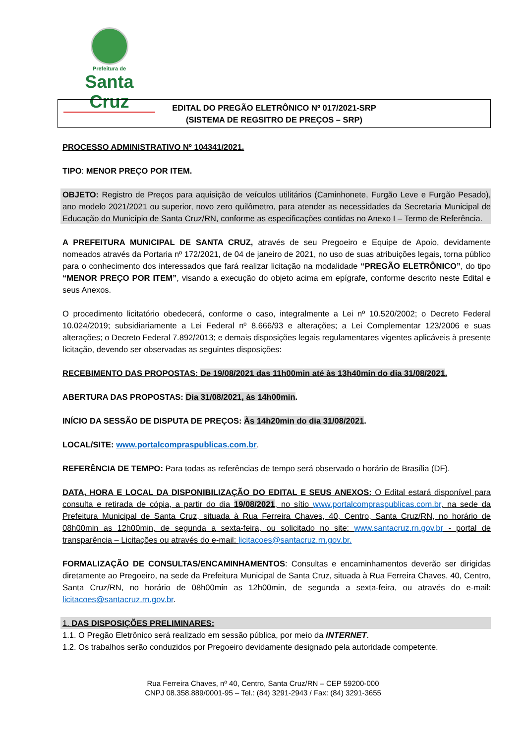Prefeitura de
Santa Cruz
EDITAL DO PREGÃO ELETRÔNICO Nº 017/2021-SRP
(SISTEMA DE REGSITRO DE PREÇOS – SRP)
PROCESSO ADMINISTRATIVO Nº 104341/2021.
TIPO: MENOR PREÇO POR ITEM.
OBJETO: Registro de Preços para aquisição de veículos utilitários (Caminhonete, Furgão Leve e Furgão Pesado), ano modelo 2021/2021 ou superior, novo zero quilômetro, para atender as necessidades da Secretaria Municipal de Educação do Município de Santa Cruz/RN, conforme as especificações contidas no Anexo I – Termo de Referência.
A PREFEITURA MUNICIPAL DE SANTA CRUZ, através de seu Pregoeiro e Equipe de Apoio, devidamente nomeados através da Portaria nº 172/2021, de 04 de janeiro de 2021, no uso de suas atribuições legais, torna público para o conhecimento dos interessados que fará realizar licitação na modalidade “PREGÃO ELETRÔNICO”, do tipo “MENOR PREÇO POR ITEM”, visando a execução do objeto acima em epígrafe, conforme descrito neste Edital e seus Anexos.
O procedimento licitatório obedecerá, conforme o caso, integralmente a Lei nº 10.520/2002; o Decreto Federal 10.024/2019; subsidiariamente a Lei Federal nº 8.666/93 e alterações; a Lei Complementar 123/2006 e suas alterações; o Decreto Federal 7.892/2013; e demais disposições legais regulamentares vigentes aplicáveis à presente licitação, devendo ser observadas as seguintes disposições:
RECEBIMENTO DAS PROPOSTAS: De 19/08/2021 das 11h00min até às 13h40min do dia 31/08/2021.
ABERTURA DAS PROPOSTAS: Dia 31/08/2021, às 14h00min.
INÍCIO DA SESSÃO DE DISPUTA DE PREÇOS: Às 14h20min do dia 31/08/2021.
LOCAL/SITE: www.portalcompraspublicas.com.br.
REFERÊNCIA DE TEMPO: Para todas as referências de tempo será observado o horário de Brasília (DF).
DATA, HORA E LOCAL DA DISPONIBILIZAÇÃO DO EDITAL E SEUS ANEXOS: O Edital estará disponível para consulta e retirada de cópia, a partir do dia 19/08/2021, no sítio www.portalcompraspublicas.com.br, na sede da Prefeitura Municipal de Santa Cruz, situada à Rua Ferreira Chaves, 40, Centro, Santa Cruz/RN, no horário de 08h00min as 12h00min, de segunda a sexta-feira, ou solicitado no site: www.santacruz.rn.gov.br - portal de transparência – Licitações ou através do e-mail: licitacoes@santacruz.rn.gov.br.
FORMALIZAÇÃO DE CONSULTAS/ENCAMINHAMENTOS: Consultas e encaminhamentos deverão ser dirigidas diretamente ao Pregoeiro, na sede da Prefeitura Municipal de Santa Cruz, situada à Rua Ferreira Chaves, 40, Centro, Santa Cruz/RN, no horário de 08h00min as 12h00min, de segunda a sexta-feira, ou através do e-mail: licitacoes@santacruz.rn.gov.br.
1. DAS DISPOSIÇÕES PRELIMINARES:
1.1. O Pregão Eletrônico será realizado em sessão pública, por meio da INTERNET.
1.2. Os trabalhos serão conduzidos por Pregoeiro devidamente designado pela autoridade competente.
Rua Ferreira Chaves, nº 40, Centro, Santa Cruz/RN – CEP 59200-000
CNPJ 08.358.889/0001-95 – Tel.: (84) 3291-2943 / Fax: (84) 3291-3655